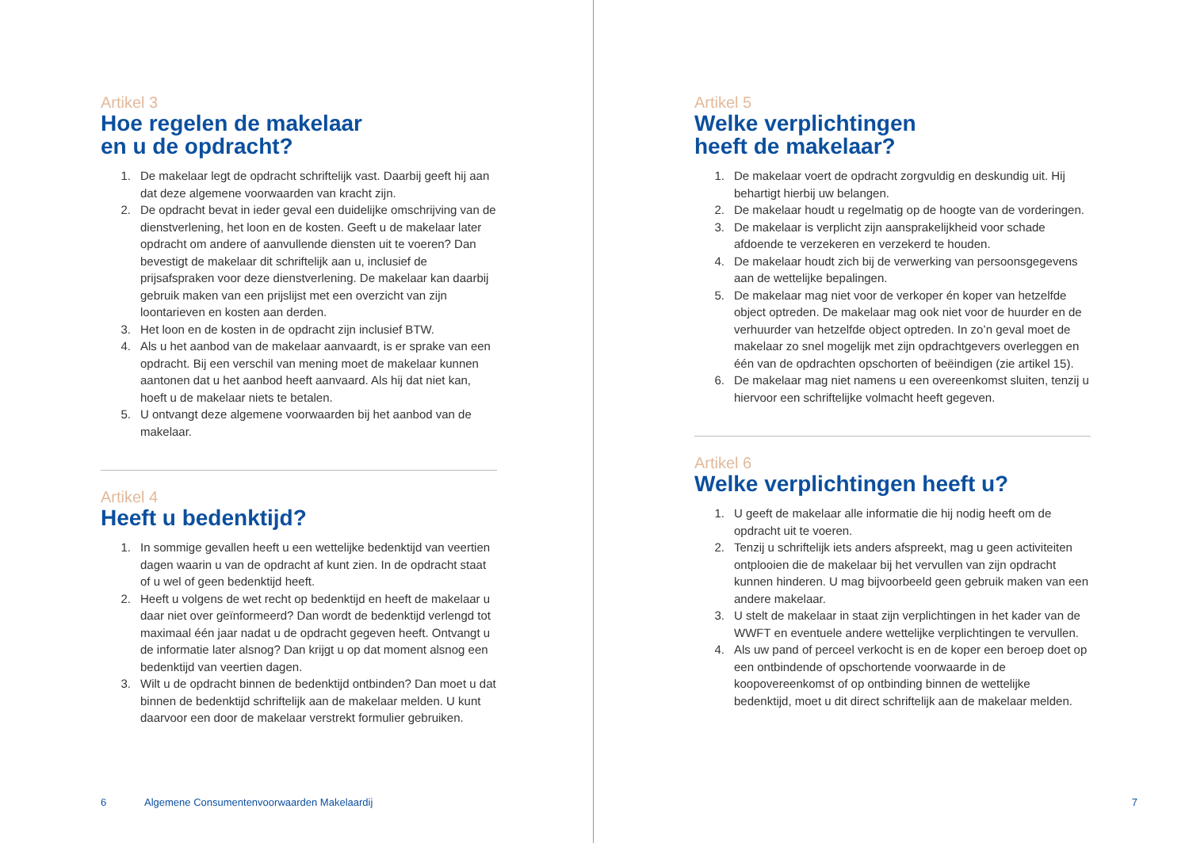Artikel 3
Hoe regelen de makelaar
en u de opdracht?
1. De makelaar legt de opdracht schriftelijk vast. Daarbij geeft hij aan dat deze algemene voorwaarden van kracht zijn.
2. De opdracht bevat in ieder geval een duidelijke omschrijving van de dienstverlening, het loon en de kosten. Geeft u de makelaar later opdracht om andere of aanvullende diensten uit te voeren? Dan bevestigt de makelaar dit schriftelijk aan u, inclusief de prijsafspraken voor deze dienstverlening. De makelaar kan daarbij gebruik maken van een prijslijst met een overzicht van zijn loontarieven en kosten aan derden.
3. Het loon en de kosten in de opdracht zijn inclusief BTW.
4. Als u het aanbod van de makelaar aanvaardt, is er sprake van een opdracht. Bij een verschil van mening moet de makelaar kunnen aantonen dat u het aanbod heeft aanvaard. Als hij dat niet kan, hoeft u de makelaar niets te betalen.
5. U ontvangt deze algemene voorwaarden bij het aanbod van de makelaar.
Artikel 4
Heeft u bedenktijd?
1. In sommige gevallen heeft u een wettelijke bedenktijd van veertien dagen waarin u van de opdracht af kunt zien. In de opdracht staat of u wel of geen bedenktijd heeft.
2. Heeft u volgens de wet recht op bedenktijd en heeft de makelaar u daar niet over geïnformeerd? Dan wordt de bedenktijd verlengd tot maximaal één jaar nadat u de opdracht gegeven heeft. Ontvangt u de informatie later alsnog? Dan krijgt u op dat moment alsnog een bedenktijd van veertien dagen.
3. Wilt u de opdracht binnen de bedenktijd ontbinden? Dan moet u dat binnen de bedenktijd schriftelijk aan de makelaar melden. U kunt daarvoor een door de makelaar verstrekt formulier gebruiken.
6 Algemene Consumentenvoorwaarden Makelaardij
Artikel 5
Welke verplichtingen
heeft de makelaar?
1. De makelaar voert de opdracht zorgvuldig en deskundig uit. Hij behartigt hierbij uw belangen.
2. De makelaar houdt u regelmatig op de hoogte van de vorderingen.
3. De makelaar is verplicht zijn aansprakelijkheid voor schade afdoende te verzekeren en verzekerd te houden.
4. De makelaar houdt zich bij de verwerking van persoonsgegevens aan de wettelijke bepalingen.
5. De makelaar mag niet voor de verkoper én koper van hetzelfde object optreden. De makelaar mag ook niet voor de huurder en de verhuurder van hetzelfde object optreden. In zo’n geval moet de makelaar zo snel mogelijk met zijn opdrachtgevers overleggen en één van de opdrachten opschorten of beëindigen (zie artikel 15).
6. De makelaar mag niet namens u een overeenkomst sluiten, tenzij u hiervoor een schriftelijke volmacht heeft gegeven.
Artikel 6
Welke verplichtingen heeft u?
1. U geeft de makelaar alle informatie die hij nodig heeft om de opdracht uit te voeren.
2. Tenzij u schriftelijk iets anders afspreekt, mag u geen activiteiten ontplooien die de makelaar bij het vervullen van zijn opdracht kunnen hinderen. U mag bijvoorbeeld geen gebruik maken van een andere makelaar.
3. U stelt de makelaar in staat zijn verplichtingen in het kader van de WWFT en eventuele andere wettelijke verplichtingen te vervullen.
4. Als uw pand of perceel verkocht is en de koper een beroep doet op een ontbindende of opschortende voorwaarde in de koopovereenkomst of op ontbinding binnen de wettelijke bedenktijd, moet u dit direct schriftelijk aan de makelaar melden.
7